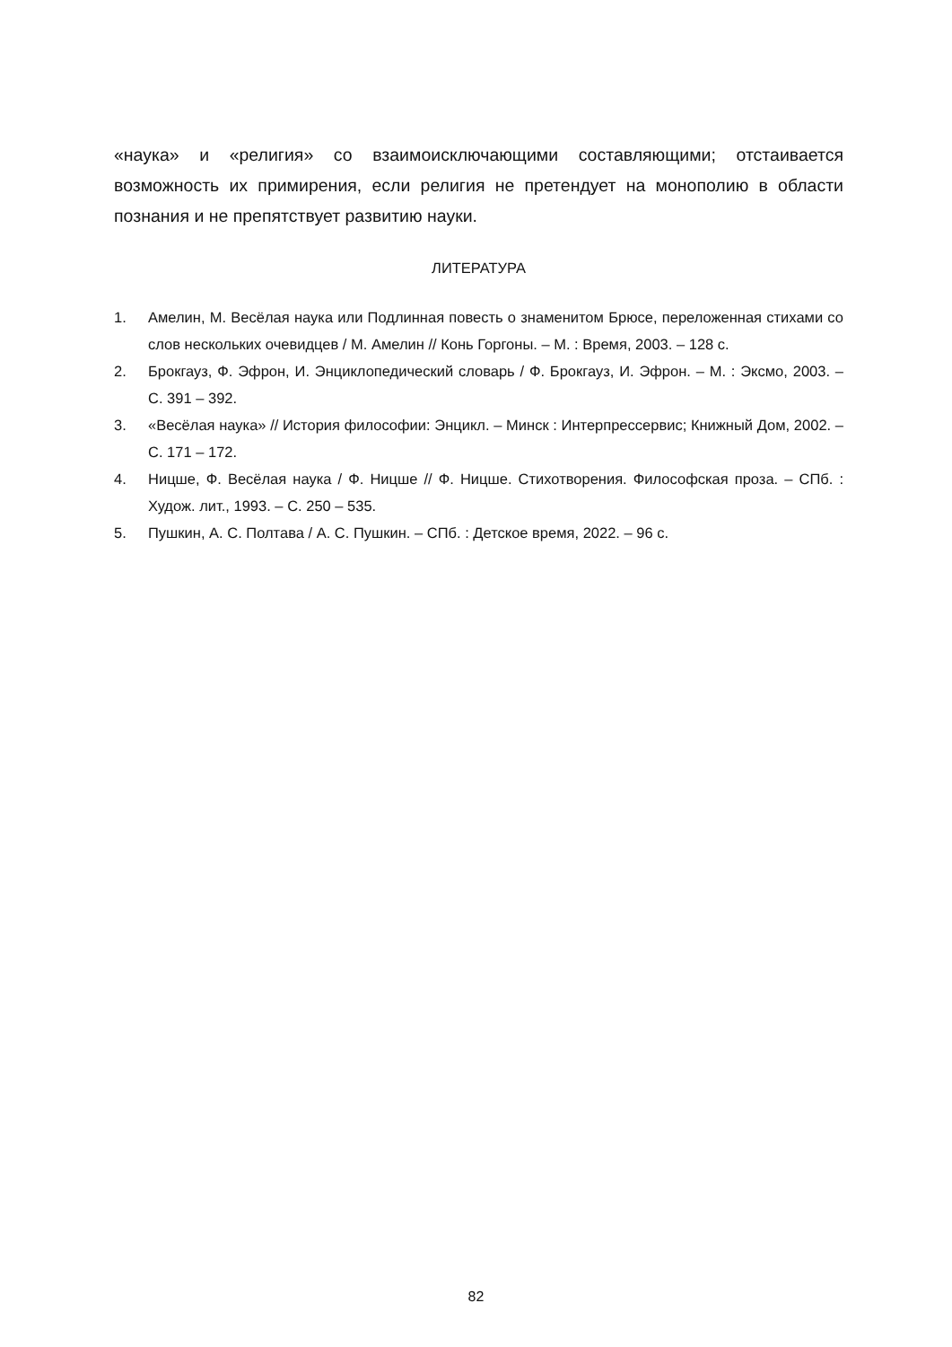«наука» и «религия» со взаимоисключающими составляющими; отстаивается возможность их примирения, если религия не претендует на монополию в области познания и не препятствует развитию науки.
ЛИТЕРАТУРА
1. Амелин, М. Весёлая наука или Подлинная повесть о знаменитом Брюсе, переложенная стихами со слов нескольких очевидцев / М. Амелин // Конь Горгоны. – М. : Время, 2003. – 128 с.
2. Брокгауз, Ф. Эфрон, И. Энциклопедический словарь / Ф. Брокгауз, И. Эфрон. – М. : Эксмо, 2003. – С. 391 – 392.
3. «Весёлая наука» // История философии: Энцикл. – Минск : Интерпрессервис; Книжный Дом, 2002. – С. 171 – 172.
4. Ницше, Ф. Весёлая наука / Ф. Ницше // Ф. Ницше. Стихотворения. Философская проза. – СПб. : Худож. лит., 1993. – С. 250 – 535.
5. Пушкин, А. С. Полтава / А. С. Пушкин. – СПб. : Детское время, 2022. – 96 с.
82